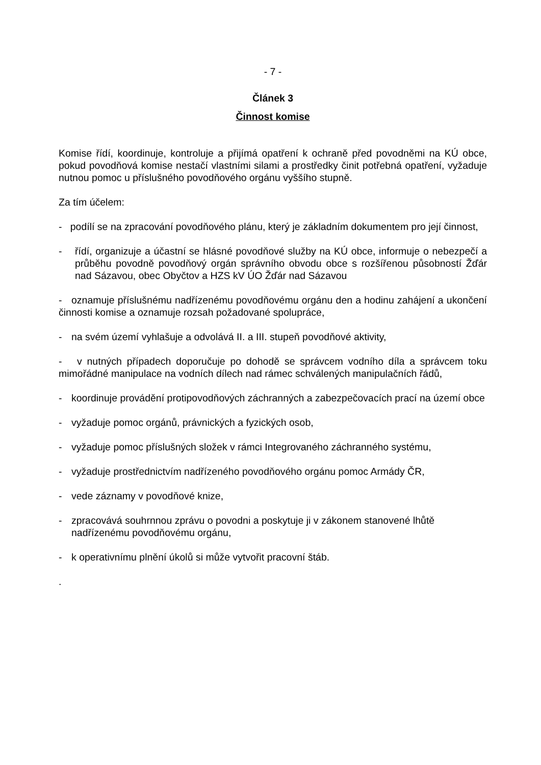- 7 -
Článek 3
Činnost komise
Komise řídí, koordinuje, kontroluje a přijímá opatření k ochraně před povodněmi na KÚ obce, pokud povodňová komise nestačí vlastními silami a prostředky činit potřebná opatření, vyžaduje nutnou pomoc u příslušného povodňového orgánu vyššího stupně.
Za tím účelem:
- podílí se na zpracování povodňového plánu, který je základním dokumentem pro její činnost,
- řídí, organizuje a účastní se hlásné povodňové služby na KÚ obce, informuje o nebezpečí a průběhu povodně povodňový orgán správního obvodu obce s rozšířenou působností Žďár nad Sázavou, obec Obyčtov a HZS kV ÚO Žďár nad Sázavou
- oznamuje příslušnému nadřízenému povodňovému orgánu den a hodinu zahájení a ukončení činnosti komise a oznamuje rozsah požadované spolupráce,
- na svém území vyhlašuje a odvolává II. a III. stupeň povodňové aktivity,
- v nutných případech doporučuje po dohodě se správcem vodního díla a správcem toku mimořádné manipulace na vodních dílech nad rámec schválených manipulačních řádů,
- koordinuje provádění protipovodňových záchranných a zabezpečovacích prací na území obce
- vyžaduje pomoc orgánů, právnických a fyzických osob,
- vyžaduje pomoc příslušných složek v rámci Integrovaného záchranného systému,
- vyžaduje prostřednictvím nadřízeného povodňového orgánu pomoc Armády ČR,
- vede záznamy v povodňové knize,
- zpracovává souhrnnou zprávu o povodni a poskytuje ji v zákonem stanovené lhůtě nadřízenému povodňovému orgánu,
- k operativnímu plnění úkolů si může vytvořit pracovní štáb.
.